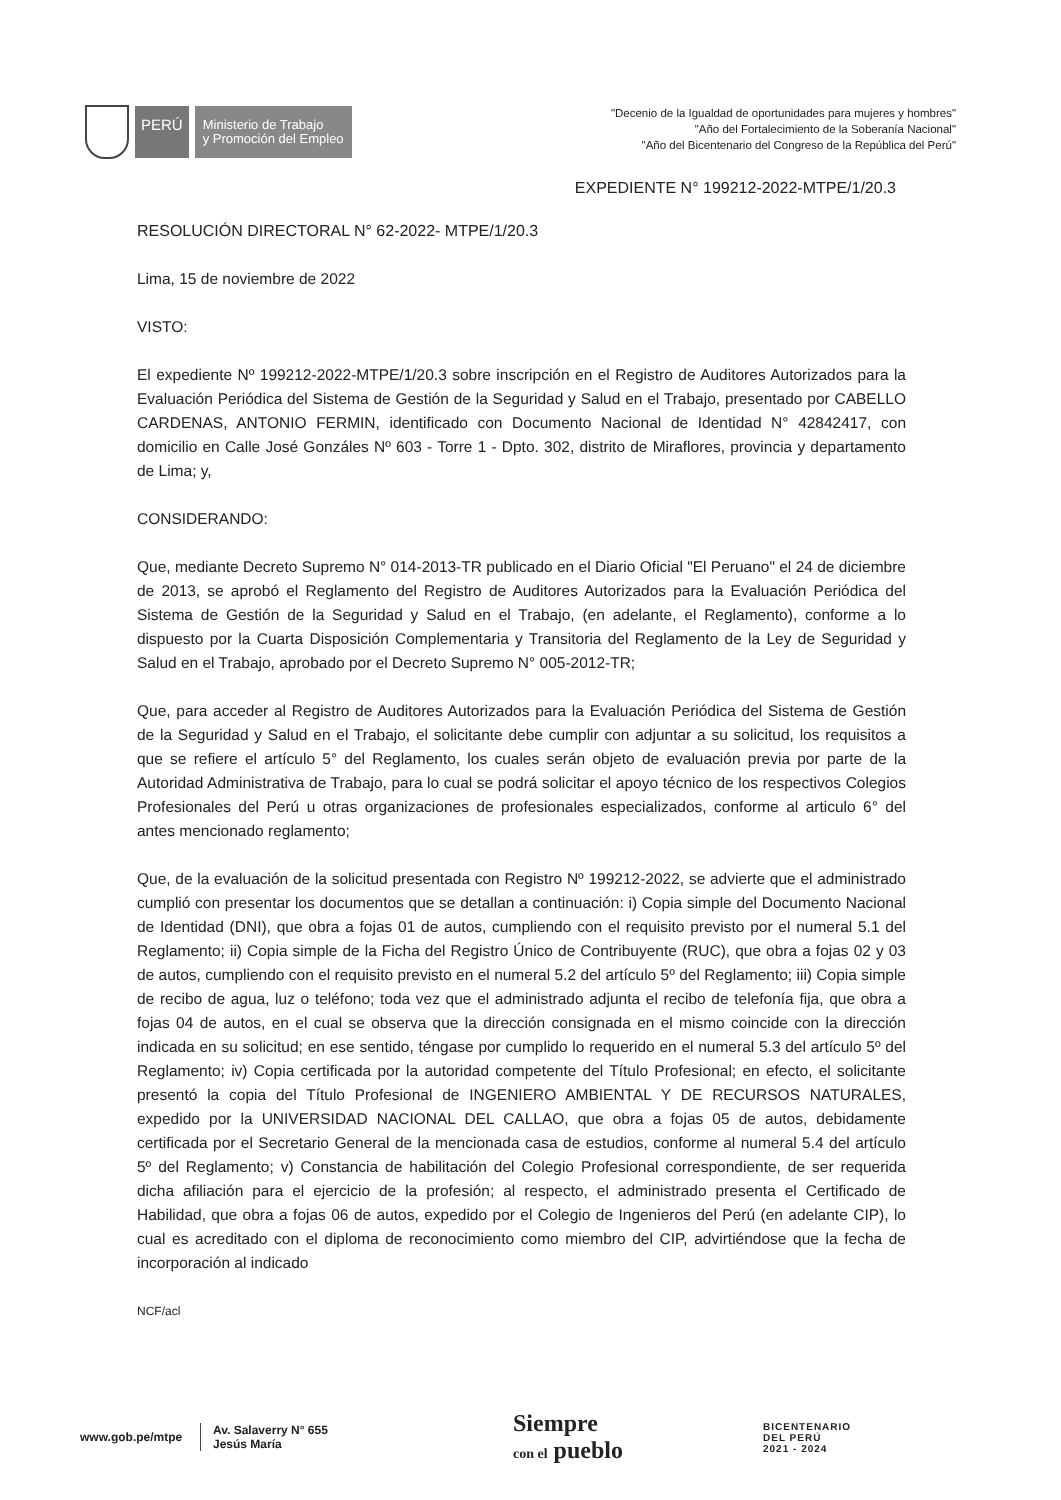PERÚ
Ministerio de Trabajo
y Promoción del Empleo
"Decenio de la Igualdad de oportunidades para mujeres y hombres"
"Año del Fortalecimiento de la Soberanía Nacional"
"Año del Bicentenario del Congreso de la República del Perú"
EXPEDIENTE N° 199212-2022-MTPE/1/20.3
RESOLUCIÓN DIRECTORAL N° 62-2022- MTPE/1/20.3
Lima, 15 de noviembre de 2022
VISTO:
El expediente Nº 199212-2022-MTPE/1/20.3 sobre inscripción en el Registro de Auditores Autorizados para la Evaluación Periódica del Sistema de Gestión de la Seguridad y Salud en el Trabajo, presentado por CABELLO CARDENAS, ANTONIO FERMIN, identificado con Documento Nacional de Identidad N° 42842417, con domicilio en Calle José Gonzáles Nº 603 - Torre 1 - Dpto. 302, distrito de Miraflores, provincia y departamento de Lima; y,
CONSIDERANDO:
Que, mediante Decreto Supremo N° 014-2013-TR publicado en el Diario Oficial "El Peruano" el 24 de diciembre de 2013, se aprobó el Reglamento del Registro de Auditores Autorizados para la Evaluación Periódica del Sistema de Gestión de la Seguridad y Salud en el Trabajo, (en adelante, el Reglamento), conforme a lo dispuesto por la Cuarta Disposición Complementaria y Transitoria del Reglamento de la Ley de Seguridad y Salud en el Trabajo, aprobado por el Decreto Supremo N° 005-2012-TR;
Que, para acceder al Registro de Auditores Autorizados para la Evaluación Periódica del Sistema de Gestión de la Seguridad y Salud en el Trabajo, el solicitante debe cumplir con adjuntar a su solicitud, los requisitos a que se refiere el artículo 5° del Reglamento, los cuales serán objeto de evaluación previa por parte de la Autoridad Administrativa de Trabajo, para lo cual se podrá solicitar el apoyo técnico de los respectivos Colegios Profesionales del Perú u otras organizaciones de profesionales especializados, conforme al articulo 6° del antes mencionado reglamento;
Que, de la evaluación de la solicitud presentada con Registro Nº 199212-2022, se advierte que el administrado cumplió con presentar los documentos que se detallan a continuación: i) Copia simple del Documento Nacional de Identidad (DNI), que obra a fojas 01 de autos, cumpliendo con el requisito previsto por el numeral 5.1 del Reglamento; ii) Copia simple de la Ficha del Registro Único de Contribuyente (RUC), que obra a fojas 02 y 03 de autos, cumpliendo con el requisito previsto en el numeral 5.2 del artículo 5º del Reglamento; iii) Copia simple de recibo de agua, luz o teléfono; toda vez que el administrado adjunta el recibo de telefonía fija, que obra a fojas 04 de autos, en el cual se observa que la dirección consignada en el mismo coincide con la dirección indicada en su solicitud; en ese sentido, téngase por cumplido lo requerido en el numeral 5.3 del artículo 5º del Reglamento; iv) Copia certificada por la autoridad competente del Título Profesional; en efecto, el solicitante presentó la copia del Título Profesional de INGENIERO AMBIENTAL Y DE RECURSOS NATURALES, expedido por la UNIVERSIDAD NACIONAL DEL CALLAO, que obra a fojas 05 de autos, debidamente certificada por el Secretario General de la mencionada casa de estudios, conforme al numeral 5.4 del artículo 5º del Reglamento; v) Constancia de habilitación del Colegio Profesional correspondiente, de ser requerida dicha afiliación para el ejercicio de la profesión; al respecto, el administrado presenta el Certificado de Habilidad, que obra a fojas 06 de autos, expedido por el Colegio de Ingenieros del Perú (en adelante CIP), lo cual es acreditado con el diploma de reconocimiento como miembro del CIP, advirtiéndose que la fecha de incorporación al indicado
NCF/acl
www.gob.pe/mtpe
Av. Salaverry N° 655
Jesús María
Siempre
con el pueblo
BICENTENARIO
DEL PERÚ
2021 - 2024